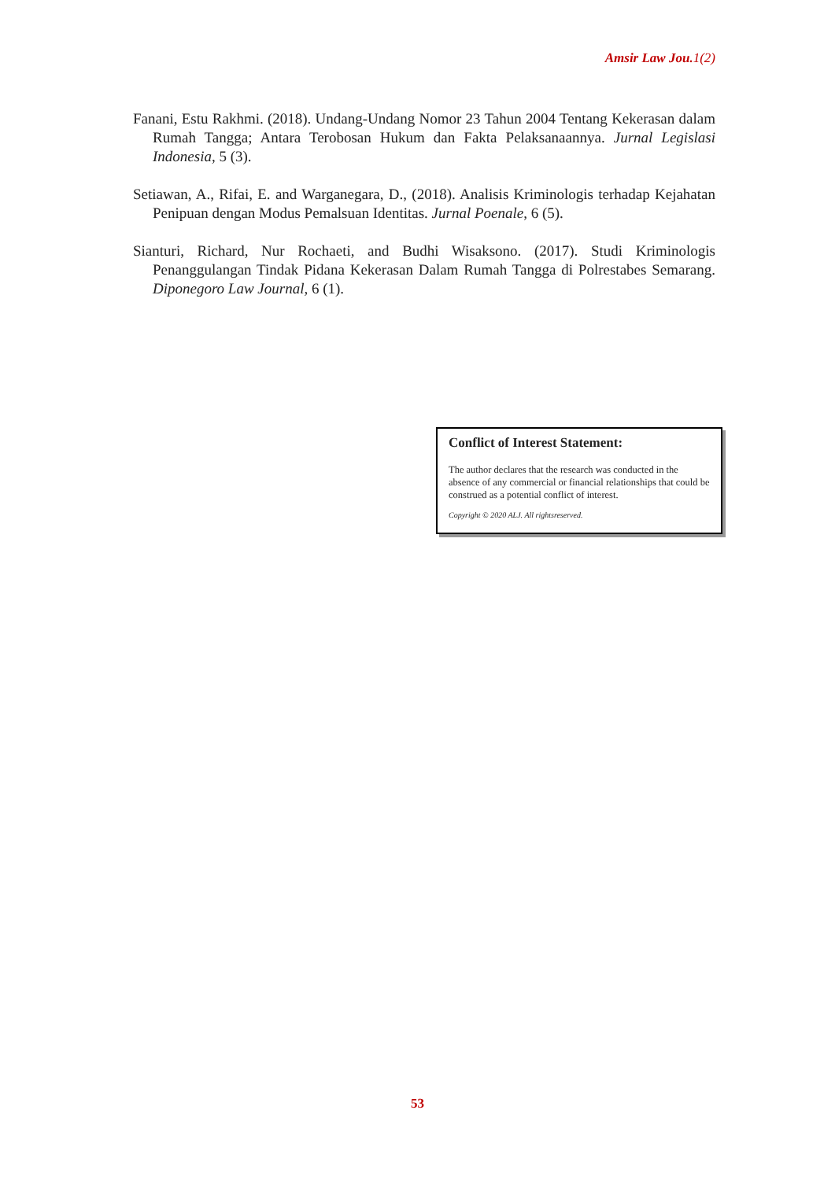Amsir Law Jou. 1(2)
Fanani, Estu Rakhmi. (2018). Undang-Undang Nomor 23 Tahun 2004 Tentang Kekerasan dalam Rumah Tangga; Antara Terobosan Hukum dan Fakta Pelaksanaannya. Jurnal Legislasi Indonesia, 5 (3).
Setiawan, A., Rifai, E. and Warganegara, D., (2018). Analisis Kriminologis terhadap Kejahatan Penipuan dengan Modus Pemalsuan Identitas. Jurnal Poenale, 6 (5).
Sianturi, Richard, Nur Rochaeti, and Budhi Wisaksono. (2017). Studi Kriminologis Penanggulangan Tindak Pidana Kekerasan Dalam Rumah Tangga di Polrestabes Semarang. Diponegoro Law Journal, 6 (1).
Conflict of Interest Statement:
The author declares that the research was conducted in the absence of any commercial or financial relationships that could be construed as a potential conflict of interest.
Copyright © 2020 ALJ. All rightsreserved.
53